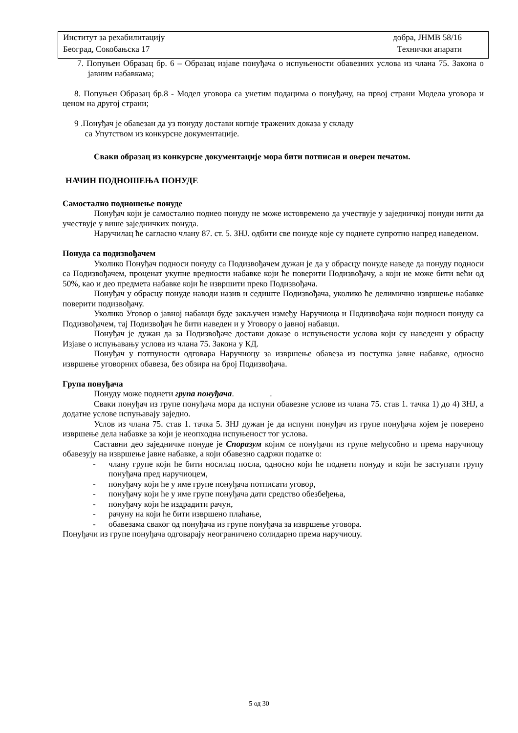Институт за рехабилитацију добра, ЈНМВ 58/16
Београд, Сокобањска 17 Технички апарати
7. Попуњен Образац бр. 6 – Образац изјаве понуђача о испуњености обавезних услова из члана 75. Закона о јавним набавкама;
8. Попуњен Образац бр.8 - Модел уговора са унетим подацима о понуђачу, на првој страни Модела уговора и ценом на другој страни;
9 .Понуђач је обавезан да уз понуду достави копије тражених доказа у складу
са Упутством из конкурсне документације.
Сваки образац из конкурсне документације мора бити потписан и оверен печатом.
НАЧИН ПОДНОШЕЊА ПОНУДЕ
Самостално подношење понуде
Понуђач који је самостално поднео понуду не може истовремено да учествује у заједничкој понуди нити да учествује у више заједничких понуда.
Наручилац ће сагласно члану 87. ст. 5. ЗНЈ. одбити све понуде које су поднете супротно напред наведеном.
Понуда са подизвођачем
Уколико Понуђач подноси понуду са Подизвођачем дужан је да у обрасцу понуде наведе да понуду подноси са Подизвођачем, проценат укупне вредности набавке који ће поверити Подизвођачу, а који не може бити већи од 50%, као и део предмета набавке који ће извршити преко Подизвођача.
Понуђач у обрасцу понуде наводи назив и седиште Подизвођача, уколико ће делимично извршење набавке поверити подизвођачу.
Уколико Уговор о јавној набавци буде закључен између Наручиоца и Подизвођача који подноси понуду са Подизвођачем, тај Подизвођач ће бити наведен и у Уговору о јавној набавци.
Понуђач је дужан да за Подизвођаче достави доказе о испуњености услова који су наведени у обрасцу Изјаве о испуњавању услова из члана 75. Закона у КД.
Понуђач у потпуности одговара Наручиоцу за извршење обавеза из поступка јавне набавке, односно извршење уговорних обавеза, без обзира на број Подизвођача.
Група понуђача
Понуду може поднети група понуђача. .
Сваки понуђач из групе понуђача мора да испуни обавезне услове из члана 75. став 1. тачка 1) до 4) ЗНЈ, а додатне услове испуњавају заједно.
Услов из члана 75. став 1. тачка 5. ЗНЈ дужан је да испуни понуђач из групе понуђача којем је поверено извршење дела набавке за који је неопходна испуњеност тог услова.
Саставни део заједничке понуде је Споразум којим се понуђачи из групе међусобно и према наручиоцу обавезују на извршење јавне набавке, а који обавезно садржи податке о:
- члану групе који ће бити носилац посла, односно који ће поднети понуду и који ће заступати групу понуђача пред наручиоцем,
- понуђачу који ће у име групе понуђача потписати уговор,
- понуђачу који ће у име групе понуђача дати средство обезбеђења,
- понуђачу који ће издрадити рачун,
- рачуну на који ће бити извршено плаћање,
- обавезама сваког од понуђача из групе понуђача за извршење уговора.
Понуђачи из групе понуђача одговарају неограничено солидарно према наручиоцу.
5 од 30